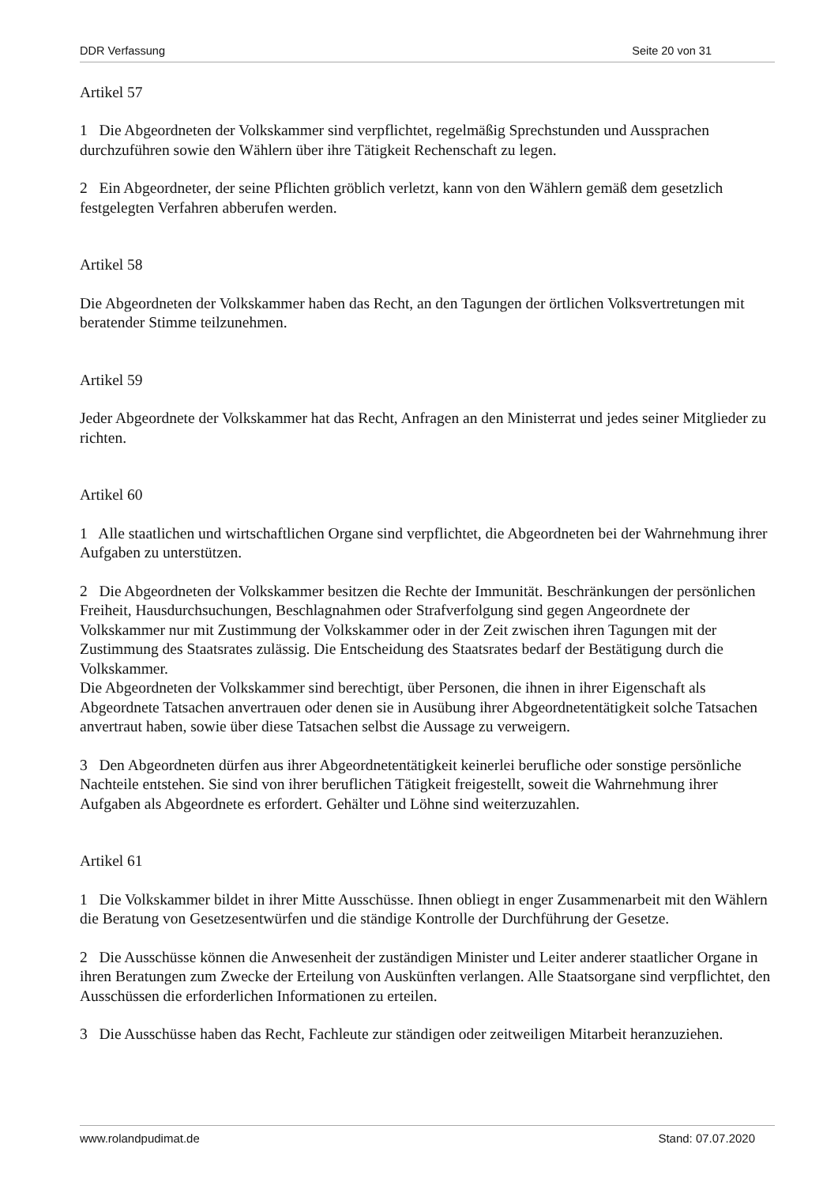DDR Verfassung Seite 20 von 31
Artikel 57
1 Die Abgeordneten der Volkskammer sind verpflichtet, regelmäßig Sprechstunden und Aussprachen durchzuführen sowie den Wählern über ihre Tätigkeit Rechenschaft zu legen.
2 Ein Abgeordneter, der seine Pflichten gröblich verletzt, kann von den Wählern gemäß dem gesetzlich festgelegten Verfahren abberufen werden.
Artikel 58
Die Abgeordneten der Volkskammer haben das Recht, an den Tagungen der örtlichen Volksvertretungen mit beratender Stimme teilzunehmen.
Artikel 59
Jeder Abgeordnete der Volkskammer hat das Recht, Anfragen an den Ministerrat und jedes seiner Mitglieder zu richten.
Artikel 60
1 Alle staatlichen und wirtschaftlichen Organe sind verpflichtet, die Abgeordneten bei der Wahrnehmung ihrer Aufgaben zu unterstützen.
2 Die Abgeordneten der Volkskammer besitzen die Rechte der Immunität. Beschränkungen der persönlichen Freiheit, Hausdurchsuchungen, Beschlagnahmen oder Strafverfolgung sind gegen Angeordnete der Volkskammer nur mit Zustimmung der Volkskammer oder in der Zeit zwischen ihren Tagungen mit der Zustimmung des Staatsrates zulässig. Die Entscheidung des Staatsrates bedarf der Bestätigung durch die Volkskammer.
Die Abgeordneten der Volkskammer sind berechtigt, über Personen, die ihnen in ihrer Eigenschaft als Abgeordnete Tatsachen anvertrauen oder denen sie in Ausübung ihrer Abgeordnetentätigkeit solche Tatsachen anvertraut haben, sowie über diese Tatsachen selbst die Aussage zu verweigern.
3 Den Abgeordneten dürfen aus ihrer Abgeordnetentätigkeit keinerlei berufliche oder sonstige persönliche Nachteile entstehen. Sie sind von ihrer beruflichen Tätigkeit freigestellt, soweit die Wahrnehmung ihrer Aufgaben als Abgeordnete es erfordert. Gehälter und Löhne sind weiterzuzahlen.
Artikel 61
1 Die Volkskammer bildet in ihrer Mitte Ausschüsse. Ihnen obliegt in enger Zusammenarbeit mit den Wählern die Beratung von Gesetzesentwürfen und die ständige Kontrolle der Durchführung der Gesetze.
2 Die Ausschüsse können die Anwesenheit der zuständigen Minister und Leiter anderer staatlicher Organe in ihren Beratungen zum Zwecke der Erteilung von Auskünften verlangen. Alle Staatsorgane sind verpflichtet, den Ausschüssen die erforderlichen Informationen zu erteilen.
3 Die Ausschüsse haben das Recht, Fachleute zur ständigen oder zeitweiligen Mitarbeit heranzuziehen.
www.rolandpudimat.de Stand: 07.07.2020